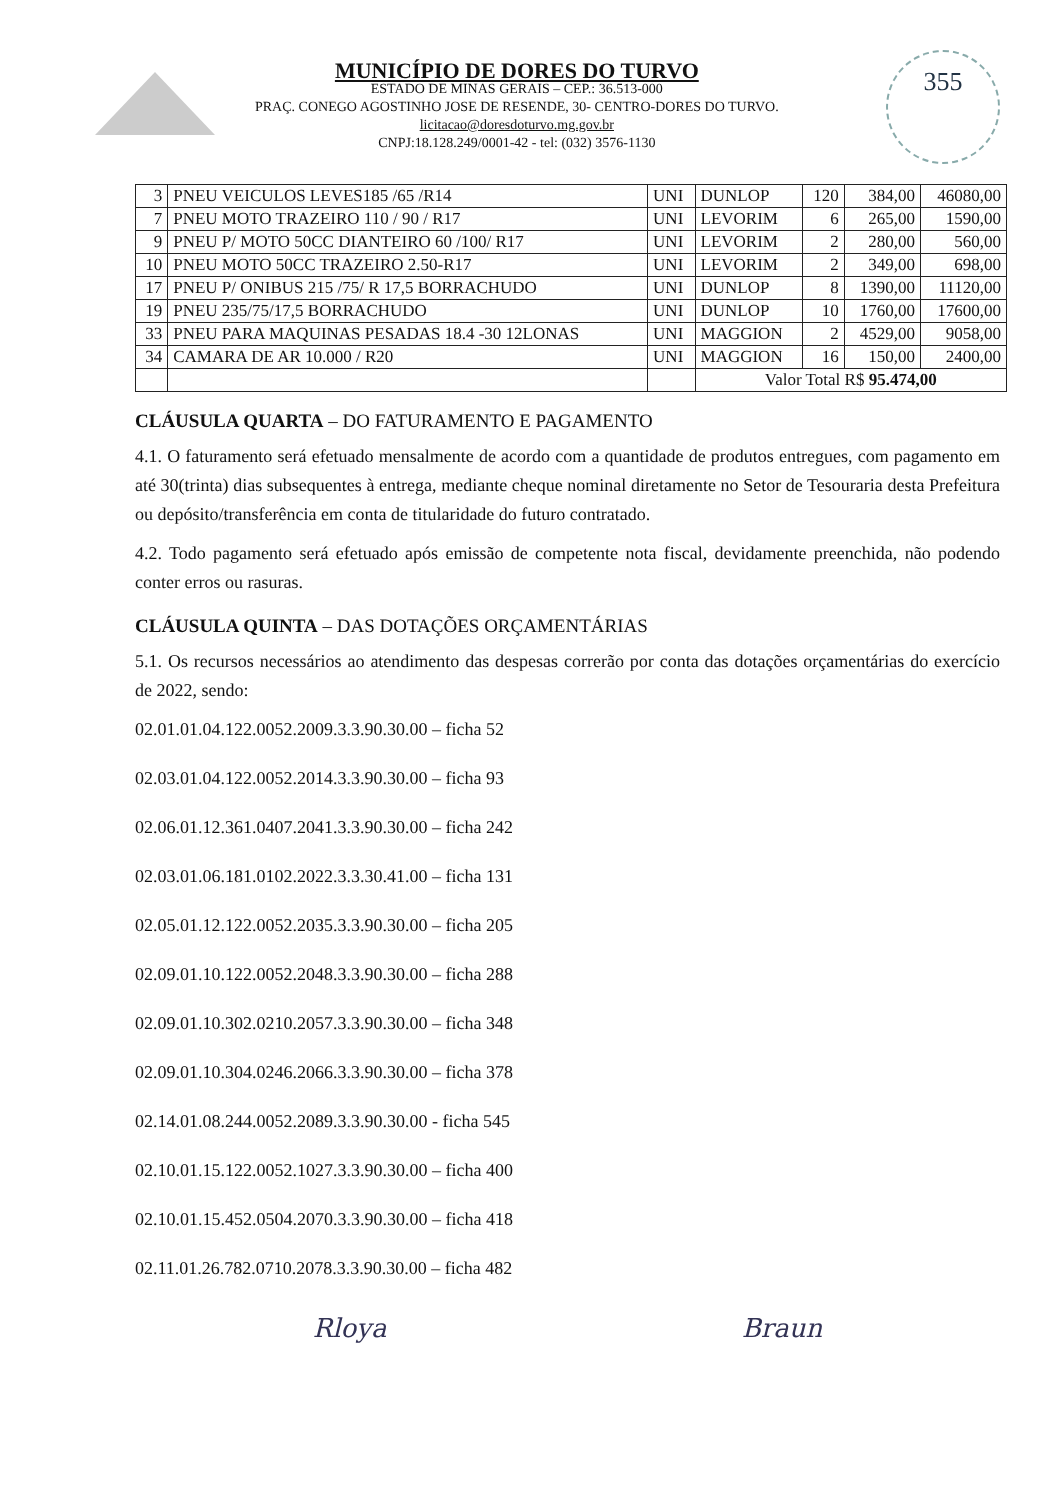MUNICÍPIO DE DORES DO TURVO
ESTADO DE MINAS GERAIS – CEP.: 36.513-000
PRAÇ. CONEGO AGOSTINHO JOSE DE RESENDE, 30- CENTRO-DORES DO TURVO.
licitacao@doresdoturvo.mg.gov.br
CNPJ:18.128.249/0001-42 - tel: (032) 3576-1130
355
| 3 | PNEU VEICULOS LEVES185 /65 /R14 | UNI | DUNLOP | 120 | 384,00 | 46080,00 |
| 7 | PNEU MOTO TRAZEIRO 110 / 90 / R17 | UNI | LEVORIM | 6 | 265,00 | 1590,00 |
| 9 | PNEU P/ MOTO 50CC DIANTEIRO 60 /100/ R17 | UNI | LEVORIM | 2 | 280,00 | 560,00 |
| 10 | PNEU MOTO 50CC TRAZEIRO 2.50-R17 | UNI | LEVORIM | 2 | 349,00 | 698,00 |
| 17 | PNEU P/ ONIBUS 215 /75/ R 17,5 BORRACHUDO | UNI | DUNLOP | 8 | 1390,00 | 11120,00 |
| 19 | PNEU 235/75/17,5 BORRACHUDO | UNI | DUNLOP | 10 | 1760,00 | 17600,00 |
| 33 | PNEU PARA MAQUINAS PESADAS 18.4 -30 12LONAS | UNI | MAGGION | 2 | 4529,00 | 9058,00 |
| 34 | CAMARA DE AR 10.000 / R20 | UNI | MAGGION | 16 | 150,00 | 2400,00 |
| | | | Valor Total R$ 95.474,00 | | | |
CLÁUSULA QUARTA – DO FATURAMENTO E PAGAMENTO
4.1. O faturamento será efetuado mensalmente de acordo com a quantidade de produtos entregues, com pagamento em até 30(trinta) dias subsequentes à entrega, mediante cheque nominal diretamente no Setor de Tesouraria desta Prefeitura ou depósito/transferência em conta de titularidade do futuro contratado.
4.2. Todo pagamento será efetuado após emissão de competente nota fiscal, devidamente preenchida, não podendo conter erros ou rasuras.
CLÁUSULA QUINTA – DAS DOTAÇÕES ORÇAMENTÁRIAS
5.1. Os recursos necessários ao atendimento das despesas correrão por conta das dotações orçamentárias do exercício de 2022, sendo:
02.01.01.04.122.0052.2009.3.3.90.30.00 – ficha 52
02.03.01.04.122.0052.2014.3.3.90.30.00 – ficha 93
02.06.01.12.361.0407.2041.3.3.90.30.00 – ficha 242
02.03.01.06.181.0102.2022.3.3.30.41.00 – ficha 131
02.05.01.12.122.0052.2035.3.3.90.30.00 – ficha 205
02.09.01.10.122.0052.2048.3.3.90.30.00 – ficha 288
02.09.01.10.302.0210.2057.3.3.90.30.00 – ficha 348
02.09.01.10.304.0246.2066.3.3.90.30.00 – ficha 378
02.14.01.08.244.0052.2089.3.3.90.30.00 - ficha 545
02.10.01.15.122.0052.1027.3.3.90.30.00 – ficha 400
02.10.01.15.452.0504.2070.3.3.90.30.00 – ficha 418
02.11.01.26.782.0710.2078.3.3.90.30.00 – ficha 482
Rloya Braun